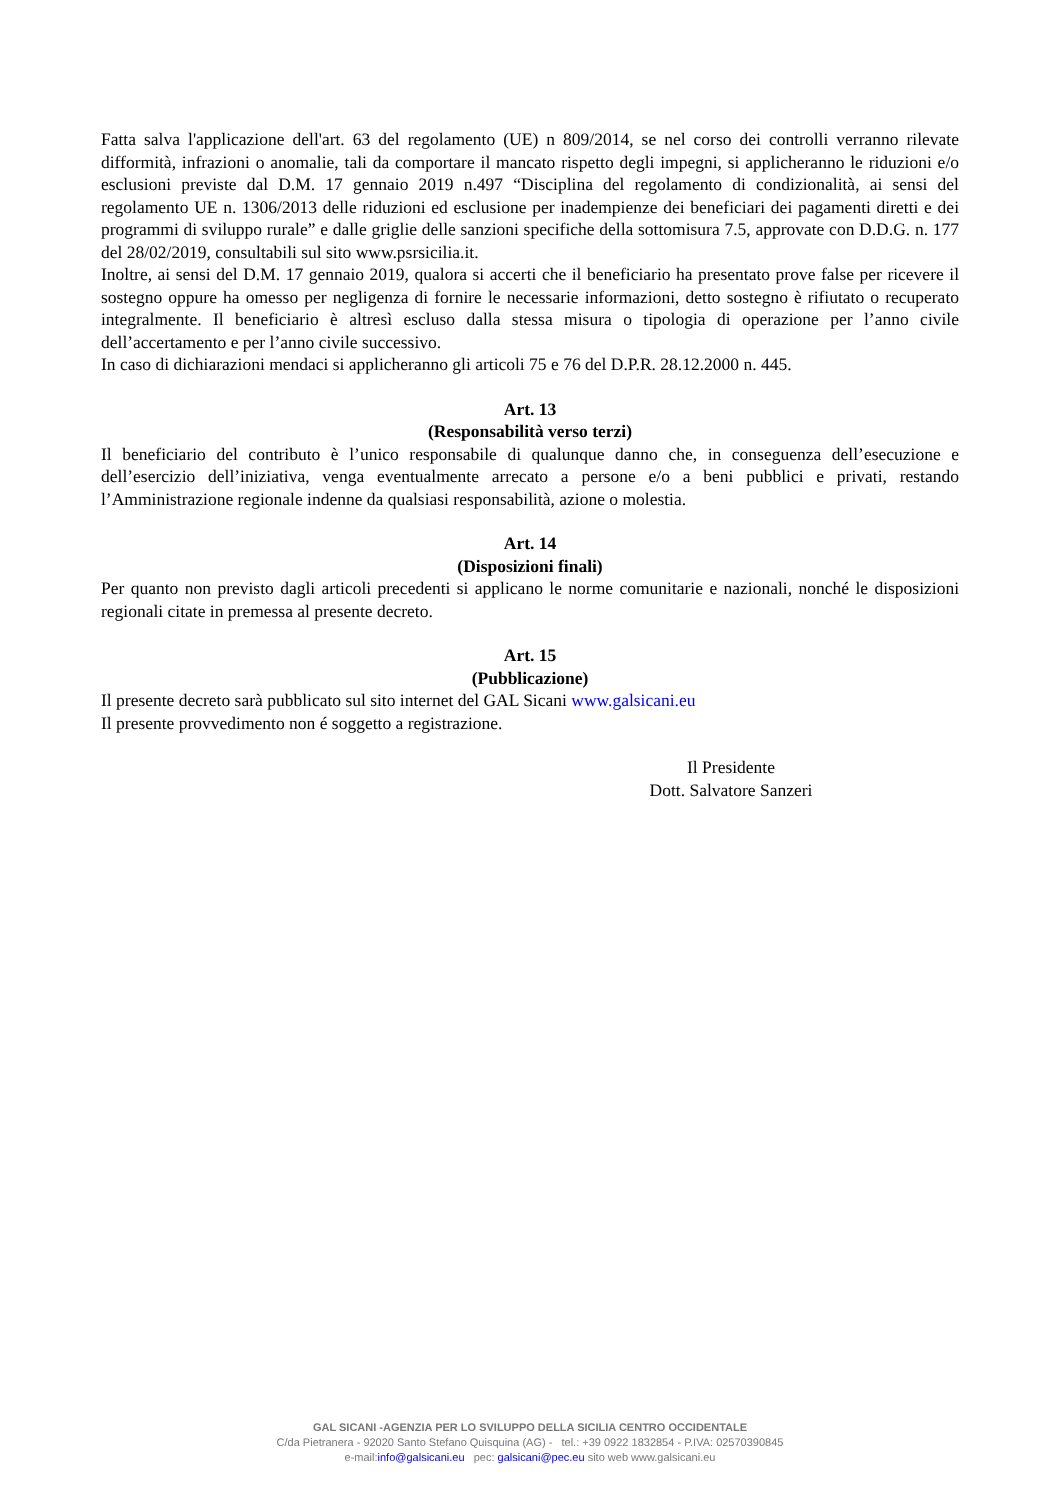Fatta salva l'applicazione dell'art. 63 del regolamento (UE) n 809/2014, se nel corso dei controlli verranno rilevate difformità, infrazioni o anomalie, tali da comportare il mancato rispetto degli impegni, si applicheranno le riduzioni e/o esclusioni previste dal D.M. 17 gennaio 2019 n.497 “Disciplina del regolamento di condizionalità, ai sensi del regolamento UE n. 1306/2013 delle riduzioni ed esclusione per inadempienze dei beneficiari dei pagamenti diretti e dei programmi di sviluppo rurale” e dalle griglie delle sanzioni specifiche della sottomisura 7.5, approvate con D.D.G. n. 177 del 28/02/2019, consultabili sul sito www.psrsicilia.it.
Inoltre, ai sensi del D.M. 17 gennaio 2019, qualora si accerti che il beneficiario ha presentato prove false per ricevere il sostegno oppure ha omesso per negligenza di fornire le necessarie informazioni, detto sostegno è rifiutato o recuperato integralmente. Il beneficiario è altresì escluso dalla stessa misura o tipologia di operazione per l’anno civile dell’accertamento e per l’anno civile successivo.
In caso di dichiarazioni mendaci si applicheranno gli articoli 75 e 76 del D.P.R. 28.12.2000 n. 445.
Art. 13
(Responsabilità verso terzi)
Il beneficiario del contributo è l’unico responsabile di qualunque danno che, in conseguenza dell’esecuzione e dell’esercizio dell’iniziativa, venga eventualmente arrecato a persone e/o a beni pubblici e privati, restando l’Amministrazione regionale indenne da qualsiasi responsabilità, azione o molestia.
Art. 14
(Disposizioni finali)
Per quanto non previsto dagli articoli precedenti si applicano le norme comunitarie e nazionali, nonché le disposizioni regionali citate in premessa al presente decreto.
Art. 15
(Pubblicazione)
Il presente decreto sarà pubblicato sul sito internet del GAL Sicani www.galsicani.eu
Il presente provvedimento non é soggetto a registrazione.
Il Presidente
Dott. Salvatore Sanzeri
GAL SICANI -AGENZIA PER LO SVILUPPO DELLA SICILIA CENTRO OCCIDENTALE
C/da Pietranera - 92020 Santo Stefano Quisquina (AG) - tel.: +39 0922 1832854 - P.IVA: 02570390845
e-mail:info@galsicani.eu pec: galsicani@pec.eu sito web www.galsicani.eu